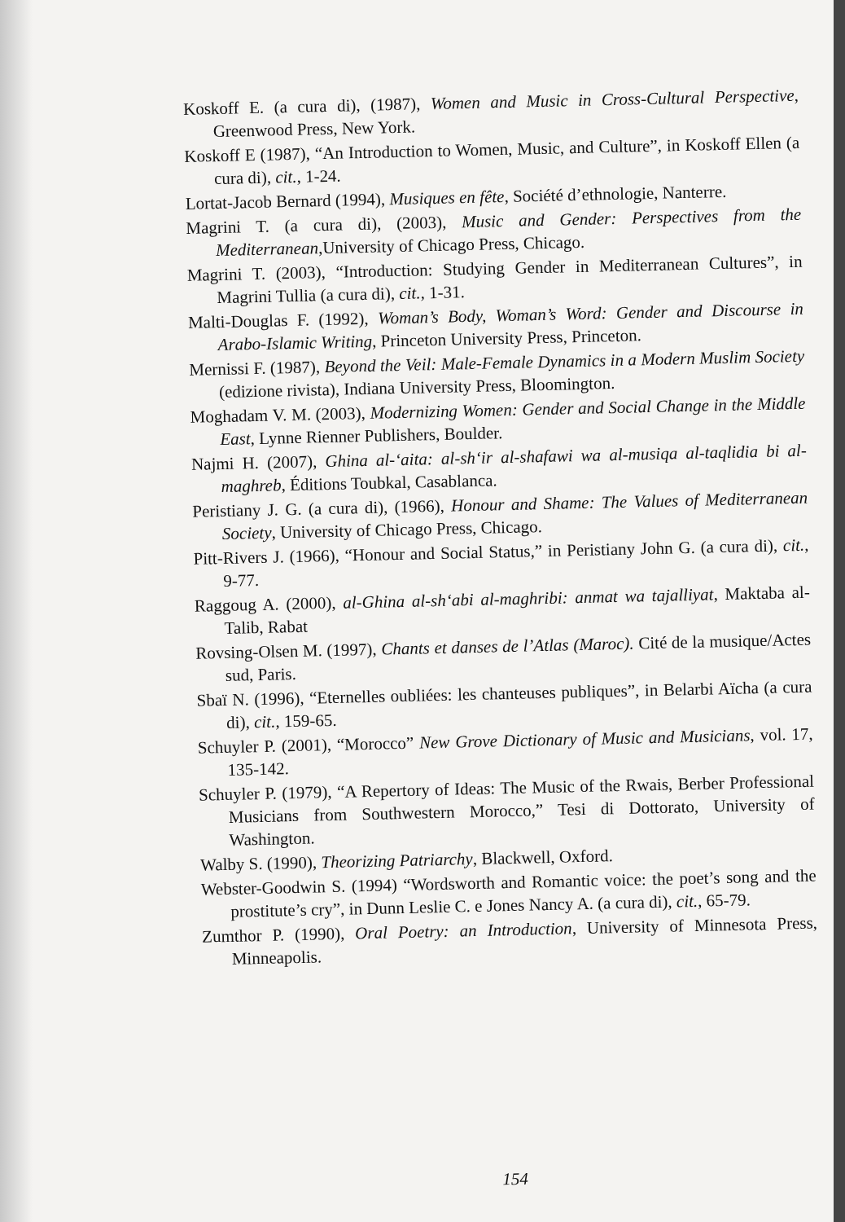Koskoff E. (a cura di), (1987), Women and Music in Cross-Cultural Perspective, Greenwood Press, New York.
Koskoff E (1987), “An Introduction to Women, Music, and Culture”, in Koskoff Ellen (a cura di), cit., 1-24.
Lortat-Jacob Bernard (1994), Musiques en fête, Société d’ethnologie, Nanterre.
Magrini T. (a cura di), (2003), Music and Gender: Perspectives from the Mediterranean,University of Chicago Press, Chicago.
Magrini T. (2003), “Introduction: Studying Gender in Mediterranean Cultures”, in Magrini Tullia (a cura di), cit., 1-31.
Malti-Douglas F. (1992), Woman’s Body, Woman’s Word: Gender and Discourse in Arabo-Islamic Writing, Princeton University Press, Princeton.
Mernissi F. (1987), Beyond the Veil: Male-Female Dynamics in a Modern Muslim Society (edizione rivista), Indiana University Press, Bloomington.
Moghadam V. M. (2003), Modernizing Women: Gender and Social Change in the Middle East, Lynne Rienner Publishers, Boulder.
Najmi H. (2007), Ghina al-‘aita: al-sh‘ir al-shafawi wa al-musiqa al-taqlidia bi al-maghreb, Éditions Toubkal, Casablanca.
Peristiany J. G. (a cura di), (1966), Honour and Shame: The Values of Mediterranean Society, University of Chicago Press, Chicago.
Pitt-Rivers J. (1966), “Honour and Social Status,” in Peristiany John G. (a cura di), cit., 9-77.
Raggoug A. (2000), al-Ghina al-sh‘abi al-maghribi: anmat wa tajalliyat, Maktaba al-Talib, Rabat
Rovsing-Olsen M. (1997), Chants et danses de l’Atlas (Maroc). Cité de la musique/Actes sud, Paris.
Sbaï N. (1996), “Eternelles oubliées: les chanteuses publiques”, in Belarbi Aïcha (a cura di), cit., 159-65.
Schuyler P. (2001), “Morocco” New Grove Dictionary of Music and Musicians, vol. 17, 135-142.
Schuyler P. (1979), “A Repertory of Ideas: The Music of the Rwais, Berber Professional Musicians from Southwestern Morocco,” Tesi di Dottorato, University of Washington.
Walby S. (1990), Theorizing Patriarchy, Blackwell, Oxford.
Webster-Goodwin S. (1994) “Wordsworth and Romantic voice: the poet’s song and the prostitute’s cry”, in Dunn Leslie C. e Jones Nancy A. (a cura di), cit., 65-79.
Zumthor P. (1990), Oral Poetry: an Introduction, University of Minnesota Press, Minneapolis.
154